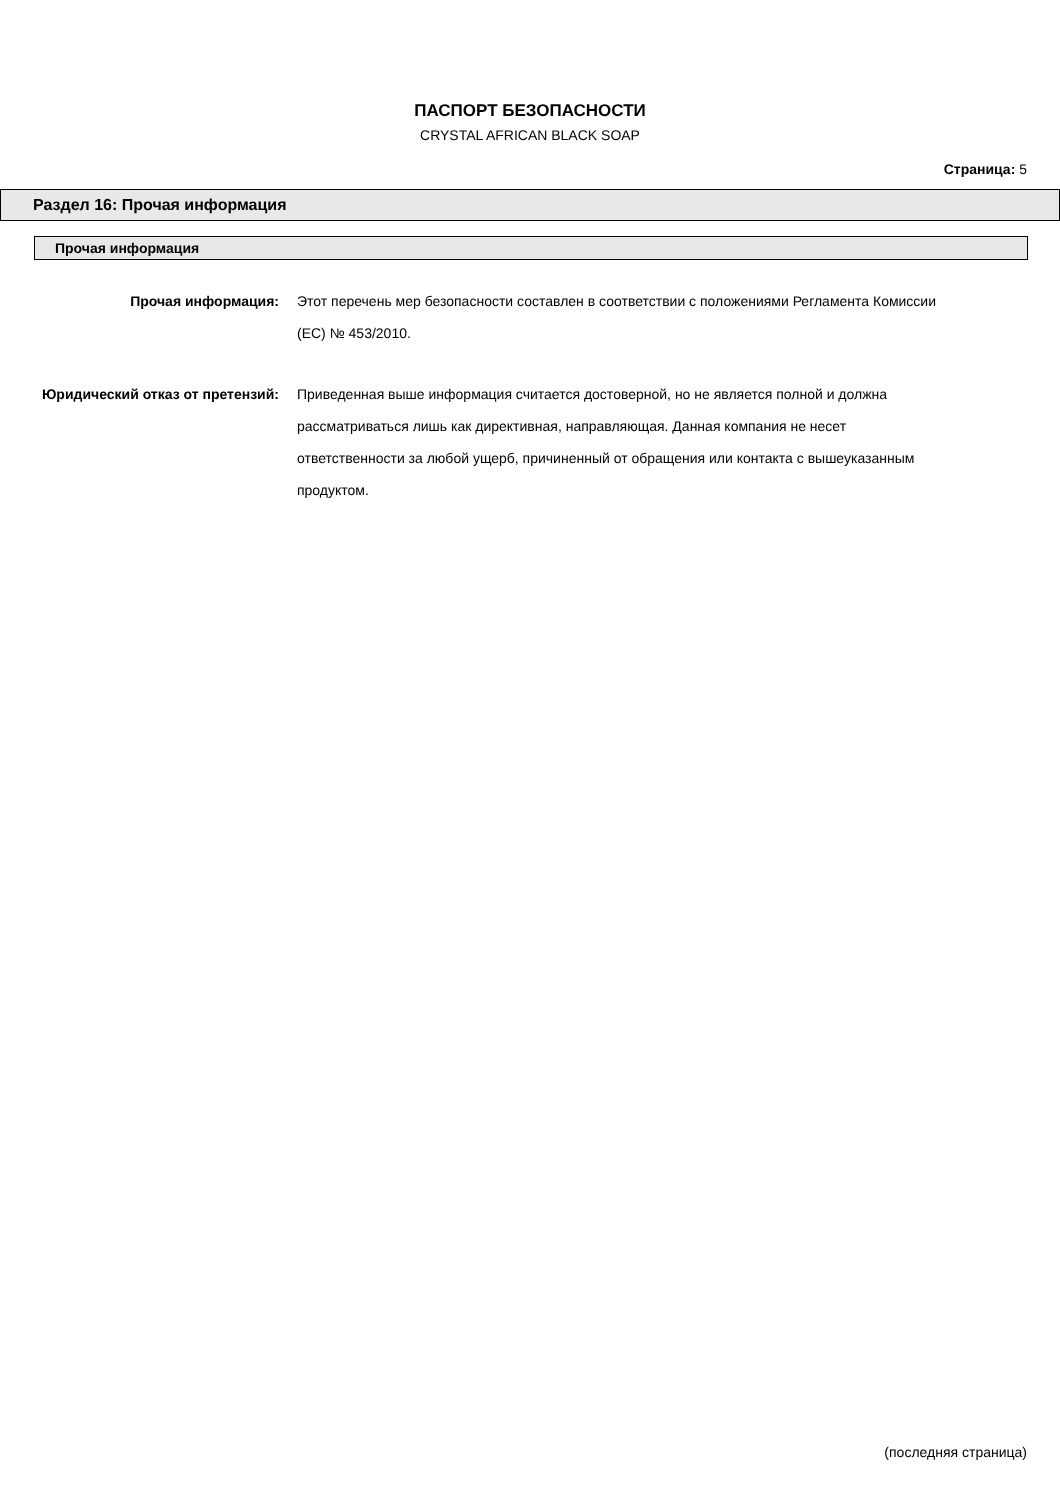ПАСПОРТ БЕЗОПАСНОСТИ
CRYSTAL AFRICAN BLACK SOAP
Страница: 5
Раздел 16: Прочая информация
Прочая информация
Прочая информация:
Этот перечень мер безопасности составлен в соответствии с положениями Регламента Комиссии (ЕС) № 453/2010.
Юридический отказ от претензий:
Приведенная выше информация считается достоверной, но не является полной и должна рассматриваться лишь как директивная, направляющая. Данная компания не несет ответственности за любой ущерб, причиненный от обращения или контакта с вышеуказанным продуктом.
(последняя страница)